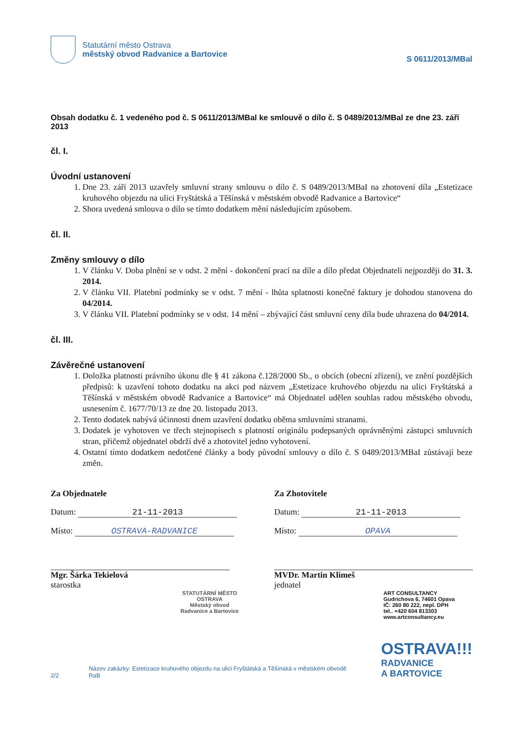Statutární město Ostrava
městský obvod Radvanice a Bartovice
S 0611/2013/MBal
Obsah dodatku č. 1 vedeného pod č. S 0611/2013/MBal ke smlouvě o dílo č. S 0489/2013/MBal ze dne 23. září 2013
čl. I.
Úvodní ustanovení
1. Dne 23. září 2013 uzavřely smluvní strany smlouvu o dílo č. S 0489/2013/MBaI na zhotovení díla „Estetizace kruhového objezdu na ulici Fryštátská a Těšínská v městském obvodě Radvanice a Bartovice“
2. Shora uvedená smlouva o dílo se tímto dodatkem mění následujícím způsobem.
čl. II.
Změny smlouvy o dílo
1. V článku V. Doba plnění se v odst. 2 mění - dokončení prací na díle a dílo předat Objednateli nejpozději do 31. 3. 2014.
2. V článku VII. Platební podmínky se v odst. 7 mění - lhůta splatnosti konečné faktury je dohodou stanovena do 04/2014.
3. V článku VII. Platební podmínky se v odst. 14 mění – zbývající část smluvní ceny díla bude uhrazena do 04/2014.
čl. III.
Závěrečné ustanovení
1. Doložka platnosti právního úkonu dle § 41 zákona č.128/2000 Sb., o obcích (obecní zřízení), ve znění pozdějších předpisů: k uzavření tohoto dodatku na akci pod názvem „Estetizace kruhového objezdu na ulici Fryštátská a Těšínská v městském obvodě Radvanice a Bartovice“ má Objednatel udělen souhlas radou městského obvodu, usnesením č. 1677/70/13 ze dne 20. listopadu 2013.
2. Tento dodatek nabývá účinnosti dnem uzavření dodatku oběma smluvními stranami.
3. Dodatek je vyhotoven ve třech stejnopisech s platností originálu podepsaných oprávněnými zástupci smluvních stran, přičemž objednatel obdrží dvě a zhotovitel jedno vyhotovení.
4. Ostatní tímto dodatkem nedotčené články a body původní smlouvy o dílo č. S 0489/2013/MBaI zůstávají beze změn.
Za Objednatele
Datum: 21-11-2013
Místo: OSTRAVA-RADVANICE
Mgr. Šárka Tekielová
starostka
STATUTÁRNÍ MĚSTO OSTRAVA
Městský obvod
Radvanice a Bartovice
Za Zhotovitele
Datum: 21-11-2013
Místo: OPAVA
MVDr. Martin Klimeš
jednatel
ART CONSULTANCY
Gudrichova 6, 74601 Opava
IČ: 260 80 222, nepl. DPH
tel.. +420 604 813303
www.artconsultancy.eu
2/2 Název zakázky: Estetizace kruhového objezdu na ulici Fryštátská a Těšínská v městském obvodě RaB
OSTRAVA!!!
RADVANICE
A BARTOVICE